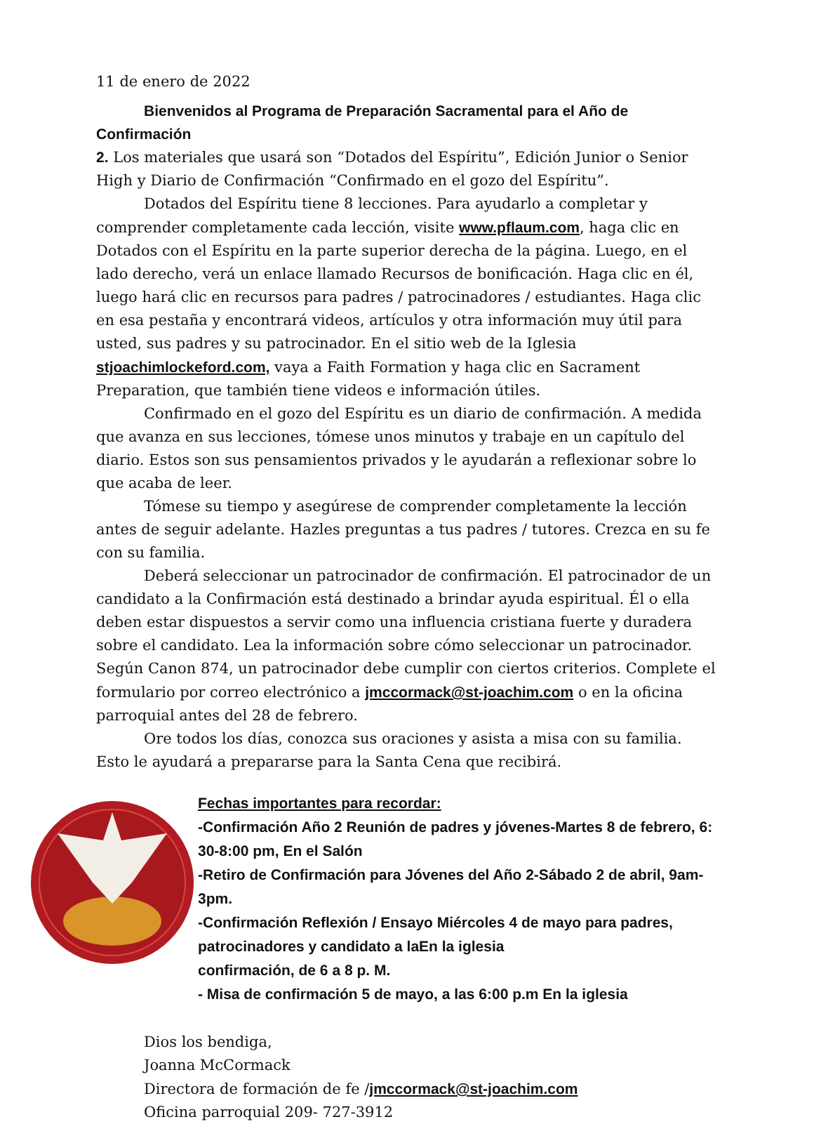11 de enero de 2022
Bienvenidos al Programa de Preparación Sacramental para el Año de Confirmación
2. Los materiales que usará son “Dotados del Espíritu”, Edición Junior o Senior High y Diario de Confirmación “Confirmado en el gozo del Espíritu”.
Dotados del Espíritu tiene 8 lecciones. Para ayudarlo a completar y comprender completamente cada lección, visite www.pflaum.com, haga clic en Dotados con el Espíritu en la parte superior derecha de la página. Luego, en el lado derecho, verá un enlace llamado Recursos de bonificación. Haga clic en él, luego hará clic en recursos para padres / patrocinadores / estudiantes. Haga clic en esa pestaña y encontrará videos, artículos y otra información muy útil para usted, sus padres y su patrocinador. En el sitio web de la Iglesia stjoachimlockeford.com, vaya a Faith Formation y haga clic en Sacrament Preparation, que también tiene videos e información útiles.
Confirmado en el gozo del Espíritu es un diario de confirmación. A medida que avanza en sus lecciones, tómese unos minutos y trabaje en un capítulo del diario. Estos son sus pensamientos privados y le ayudarán a reflexionar sobre lo que acaba de leer.
Tómese su tiempo y asegúrese de comprender completamente la lección antes de seguir adelante. Hazles preguntas a tus padres / tutores. Crezca en su fe con su familia.
Deberá seleccionar un patrocinador de confirmación. El patrocinador de un candidato a la Confirmación está destinado a brindar ayuda espiritual. Él o ella deben estar dispuestos a servir como una influencia cristiana fuerte y duradera sobre el candidato. Lea la información sobre cómo seleccionar un patrocinador. Según Canon 874, un patrocinador debe cumplir con ciertos criterios. Complete el formulario por correo electrónico a jmccormack@st-joachim.com o en la oficina parroquial antes del 28 de febrero.
Ore todos los días, conozca sus oraciones y asista a misa con su familia. Esto le ayudará a prepararse para la Santa Cena que recibirá.
Fechas importantes para recordar:
-Confirmación Año 2 Reunión de padres y jóvenes-Martes 8 de febrero, 6: 30-8:00 pm, En el Salón
-Retiro de Confirmación para Jóvenes del Año 2-Sábado 2 de abril, 9am-3pm.
-Confirmación Reflexión / Ensayo Miércoles 4 de mayo para padres, patrocinadores y candidato a laEn la iglesia
confirmación, de 6 a 8 p. M.
- Misa de confirmación 5 de mayo, a las 6:00 p.m En la iglesia
Dios los bendiga,
Joanna McCormack
Directora de formación de fe /jmccormack@st-joachim.com
Oficina parroquial 209- 727-3912